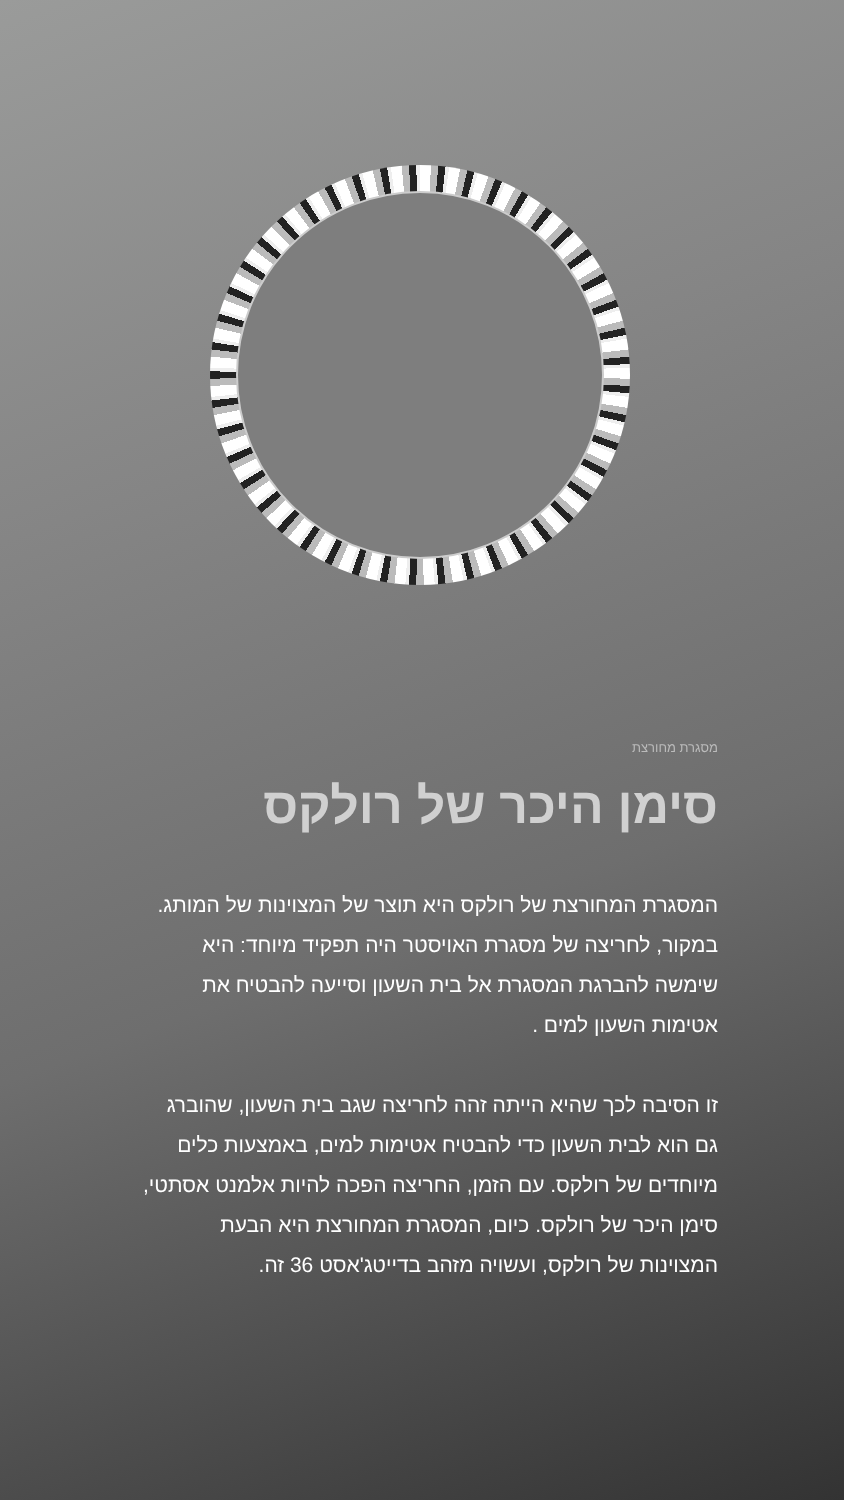מסגרת מחורצת
סימן היכר של רולקס
המסגרת המחורצת של רולקס היא תוצר של המצוינות של המותג. במקור, לחריצה של מסגרת האויסטר היה תפקיד מיוחד: היא שימשה להברגת המסגרת אל בית השעון וסייעה להבטיח את אטימות השעון למים .
זו הסיבה לכך שהיא הייתה זהה לחריצה שגב בית השעון, שהוברג גם הוא לבית השעון כדי להבטיח אטימות למים, באמצעות כלים מיוחדים של רולקס. עם הזמן, החריצה הפכה להיות אלמנט אסתטי, סימן היכר של רולקס. כיום, המסגרת המחורצת היא הבעת המצוינות של רולקס, ועשויה מזהב בדייטג'אסט 36 זה.